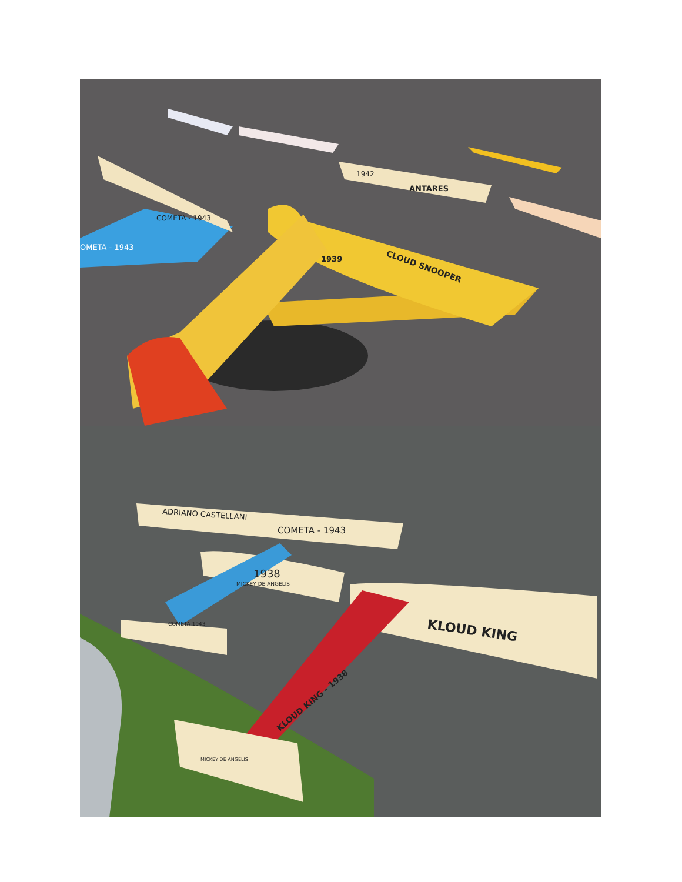CLOUD SNOOPER
1939
ANTARES
1942
OMETA - 1943
COMETA - 1943
ADRIANO CASTELLANI
COMETA - 1943
1938
MICKEY DE ANGELIS
KLOUD KING
KLOUD KING - 1938
COMETA 1943
MICKEY DE ANGELIS